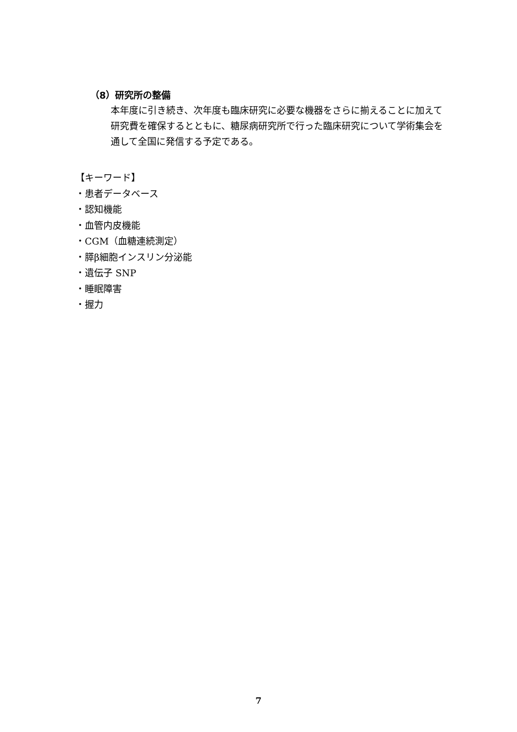（8）研究所の整備
本年度に引き続き、次年度も臨床研究に必要な機器をさらに揃えることに加えて研究費を確保するとともに、糖尿病研究所で行った臨床研究について学術集会を通して全国に発信する予定である。
【キーワード】
・患者データベース
・認知機能
・血管内皮機能
・CGM（血糖連続測定）
・膵β細胞インスリン分泌能
・遺伝子 SNP
・睡眠障害
・握力
7